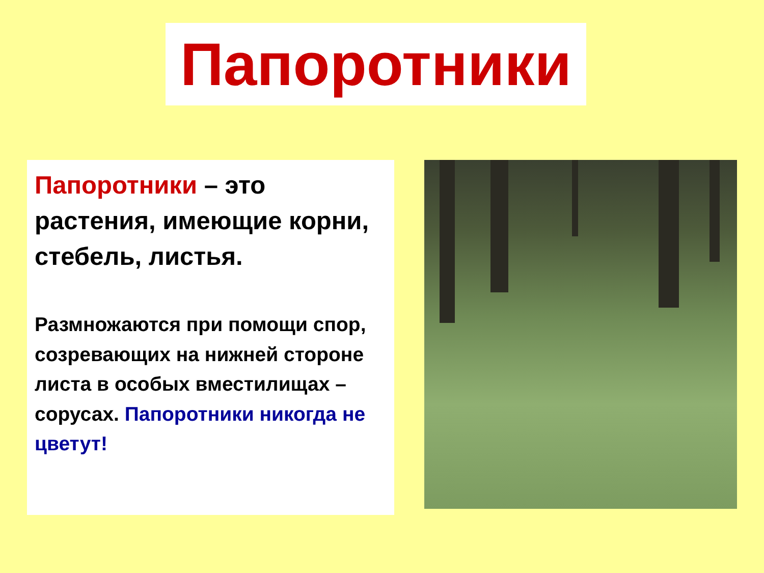Папоротники
Папоротники – это растения, имеющие корни, стебель, листья.
Размножаются при помощи спор, созревающих на нижней стороне листа в особых вместилищах – сорусах. Папоротники никогда не цветут!